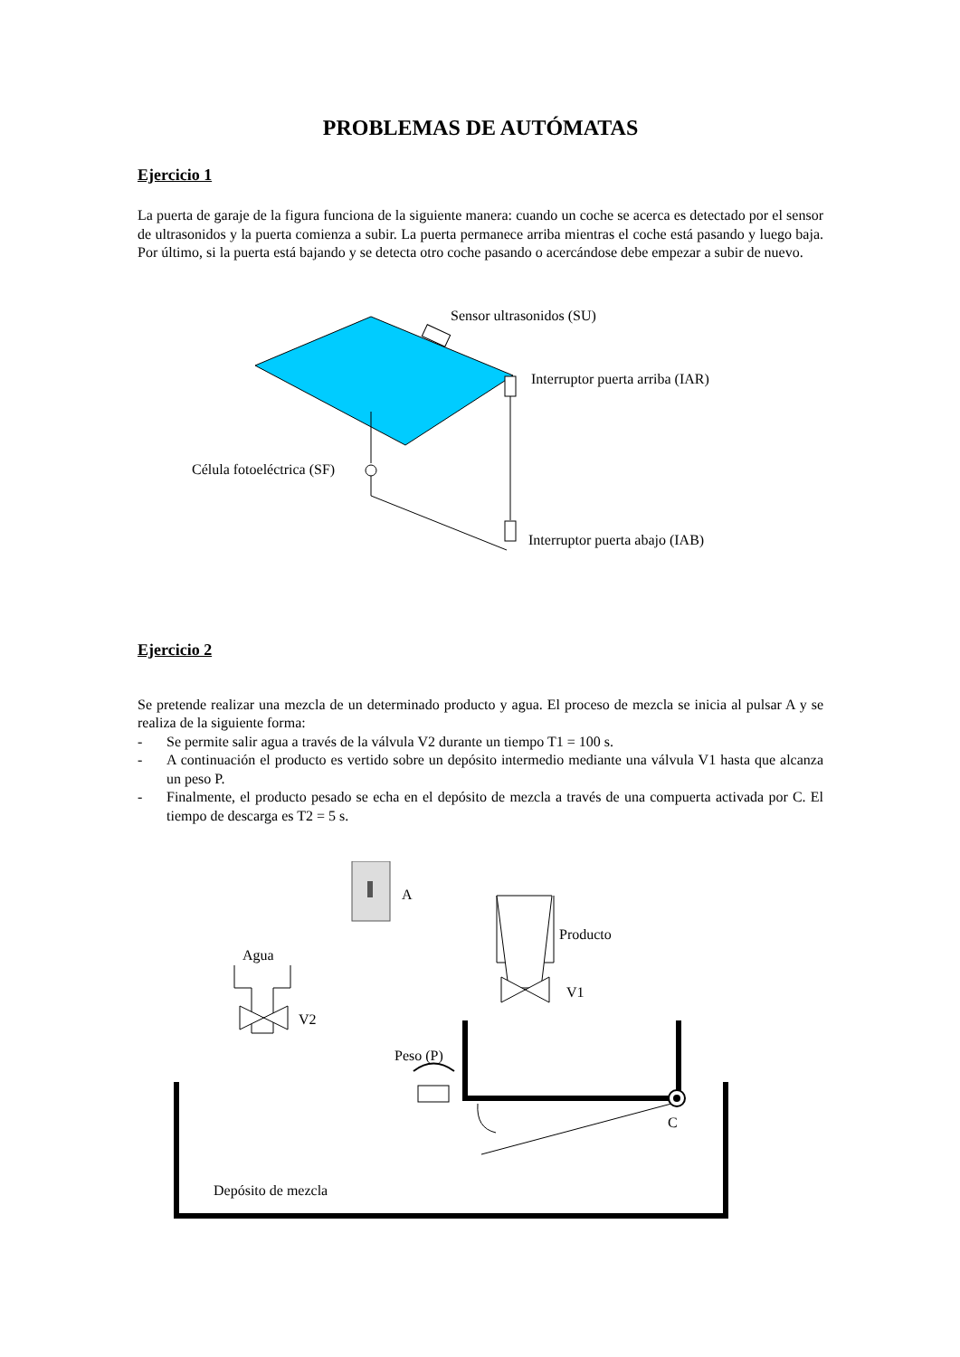PROBLEMAS DE AUTÓMATAS
Ejercicio 1
La puerta de garaje de la figura funciona de la siguiente manera: cuando un coche se acerca es detectado por el sensor de ultrasonidos y la puerta comienza a subir. La puerta permanece arriba mientras el coche está pasando y luego baja. Por último, si la puerta está bajando y se detecta otro coche pasando o acercándose debe empezar a subir de nuevo.
Sensor ultrasonidos (SU)
Interruptor puerta arriba (IAR)
Célula fotoeléctrica (SF)
Interruptor puerta abajo (IAB)
Ejercicio 2
Se pretende realizar una mezcla de un determinado producto y agua. El proceso de mezcla se inicia al pulsar A y se realiza de la siguiente forma:
- Se permite salir agua a través de la válvula V2 durante un tiempo T1 = 100 s.
- A continuación el producto es vertido sobre un depósito intermedio mediante una válvula V1 hasta que alcanza un peso P.
- Finalmente, el producto pesado se echa en el depósito de mezcla a través de una compuerta activada por C. El tiempo de descarga es T2 = 5 s.
A
Producto
Agua
V1
V2
Peso (P)
C
Depósito de mezcla